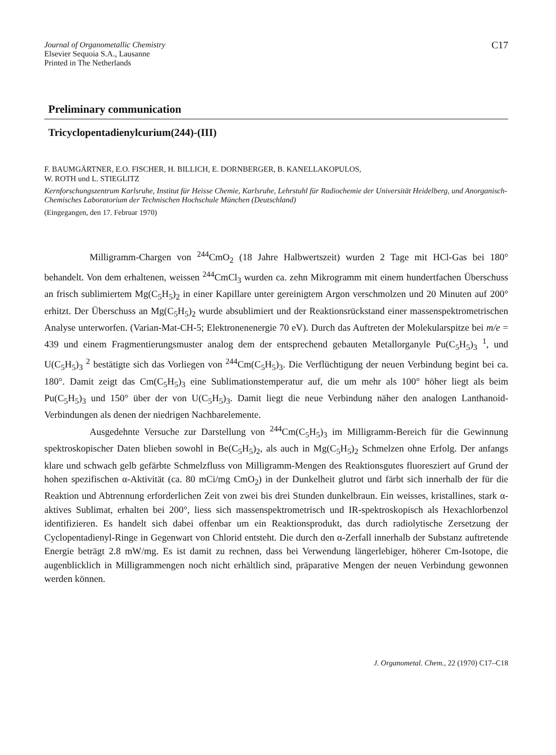Journal of Organometallic Chemistry
Elsevier Sequoia S.A., Lausanne
Printed in The Netherlands
C17
Preliminary communication
Tricyclopentadienylcurium(244)-(III)
F. BAUMGÄRTNER, E.O. FISCHER, H. BILLICH, E. DORNBERGER, B. KANELLAKOPULOS,
W. ROTH und L. STIEGLITZ
Kernforschungszentrum Karlsruhe, Institut für Heisse Chemie, Karlsruhe, Lehrstuhl für Radiochemie der Universität Heidelberg, und Anorganisch-Chemisches Laboratorium der Technischen Hochschule München (Deutschland)
(Eingegangen, den 17. Februar 1970)
Milligramm-Chargen von <sup>244</sup>CmO<sub>2</sub> (18 Jahre Halbwertszeit) wurden 2 Tage mit HCl-Gas bei 180° behandelt. Von dem erhaltenen, weissen <sup>244</sup>CmCl<sub>3</sub> wurden ca. zehn Mikrogramm mit einem hundertfachen Überschuss an frisch sublimiertem Mg(C<sub>5</sub>H<sub>5</sub>)<sub>2</sub> in einer Kapillare unter gereinigtem Argon verschmolzen und 20 Minuten auf 200° erhitzt. Der Überschuss an Mg(C<sub>5</sub>H<sub>5</sub>)<sub>2</sub> wurde absublimiert und der Reaktionsrückstand einer massenspektrometrischen Analyse unterworfen. (Varian-Mat-CH-5; Elektronenenergie 70 eV). Durch das Auftreten der Molekularspitze bei m/e = 439 und einem Fragmentierungsmuster analog dem der entsprechend gebauten Metallorganyle Pu(C<sub>5</sub>H<sub>5</sub>)<sub>3</sub> <sup>1</sup>, und U(C<sub>5</sub>H<sub>5</sub>)<sub>3</sub> <sup>2</sup> bestätigte sich das Vorliegen von <sup>244</sup>Cm(C<sub>5</sub>H<sub>5</sub>)<sub>3</sub>. Die Verflüchtigung der neuen Verbindung begint bei ca. 180°. Damit zeigt das Cm(C<sub>5</sub>H<sub>5</sub>)<sub>3</sub> eine Sublimationstemperatur auf, die um mehr als 100° höher liegt als beim Pu(C<sub>5</sub>H<sub>5</sub>)<sub>3</sub> und 150° über der von U(C<sub>5</sub>H<sub>5</sub>)<sub>3</sub>. Damit liegt die neue Verbindung näher den analogen Lanthanoid-Verbindungen als denen der niedrigen Nachbarelemente.
Ausgedehnte Versuche zur Darstellung von <sup>244</sup>Cm(C<sub>5</sub>H<sub>5</sub>)<sub>3</sub> im Milligramm-Bereich für die Gewinnung spektroskopischer Daten blieben sowohl in Be(C<sub>5</sub>H<sub>5</sub>)<sub>2</sub>, als auch in Mg(C<sub>5</sub>H<sub>5</sub>)<sub>2</sub> Schmelzen ohne Erfolg. Der anfangs klare und schwach gelb gefärbte Schmelzfluss von Milligramm-Mengen des Reaktionsgutes fluoresziert auf Grund der hohen spezifischen α-Aktivität (ca. 80 mCi/mg CmO<sub>2</sub>) in der Dunkelheit glutrot und färbt sich innerhalb der für die Reaktion und Abtrennung erforderlichen Zeit von zwei bis drei Stunden dunkelbraun. Ein weisses, kristallines, stark α-aktives Sublimat, erhalten bei 200°, liess sich massenspektrometrisch und IR-spektroskopisch als Hexachlorbenzol identifizieren. Es handelt sich dabei offenbar um ein Reaktionsprodukt, das durch radiolytische Zersetzung der Cyclopentadienyl-Ringe in Gegenwart von Chlorid entsteht. Die durch den α-Zerfall innerhalb der Substanz auftretende Energie beträgt 2.8 mW/mg. Es ist damit zu rechnen, dass bei Verwendung längerlebiger, höherer Cm-Isotope, die augenblicklich in Milligrammengen noch nicht erhältlich sind, präparative Mengen der neuen Verbindung gewonnen werden können.
J. Organometal. Chem., 22 (1970) C17–C18